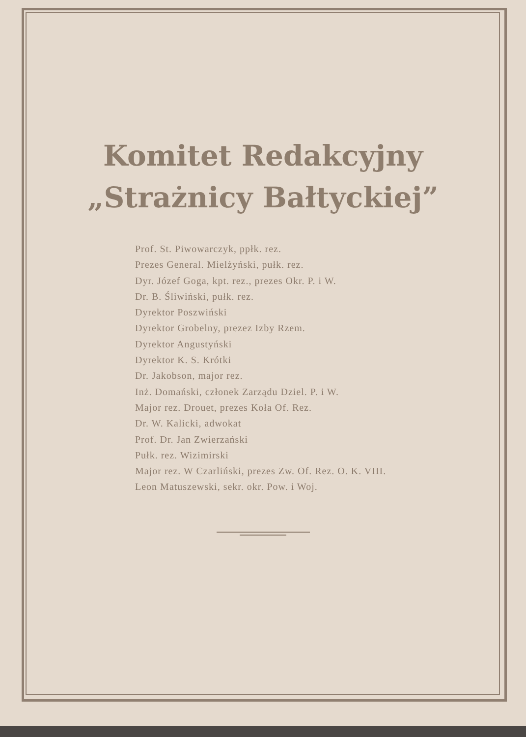Komitet Redakcyjny
„Strażnicy Bałtyckiej”
Prof. St. Piwowarczyk, ppłk. rez.
Prezes General. Mielżyński, pułk. rez.
Dyr. Józef Goga, kpt. rez., prezes Okr. P. i W.
Dr. B. Śliwiński, pułk. rez.
Dyrektor Poszwiński
Dyrektor Grobelny, prezez Izby Rzem.
Dyrektor Angustyński
Dyrektor K. S. Krótki
Dr. Jakobson, major rez.
Inż. Domański, członek Zarządu Dziel. P. i W.
Major rez. Drouet, prezes Koła Of. Rez.
Dr. W. Kalicki, adwokat
Prof. Dr. Jan Zwierzański
Pułk. rez. Wizimirski
Major rez. W Czarliński, prezes Zw. Of. Rez. O. K. VIII.
Leon Matuszewski, sekr. okr. Pow. i Woj.